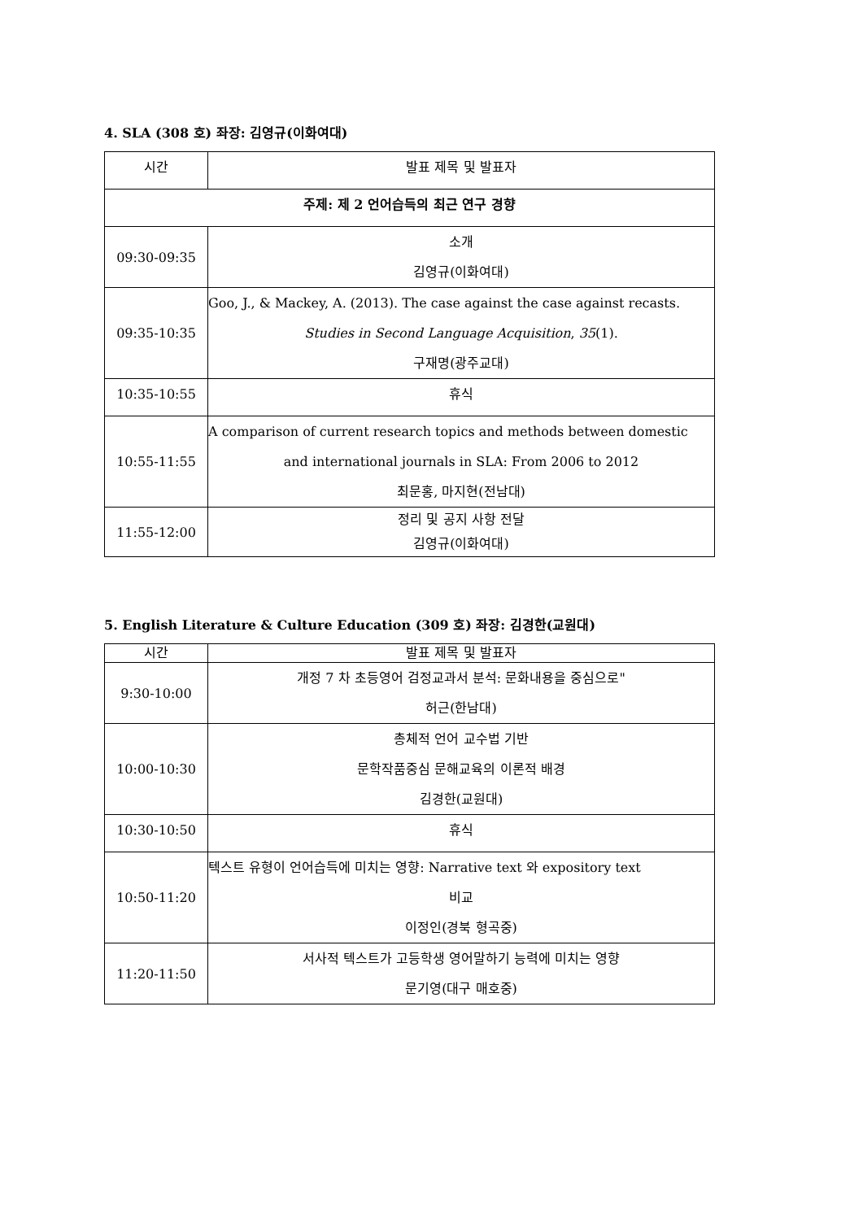4. SLA (308 호) 좌장: 김영규(이화여대)
| 시간 | 발표 제목 및 발표자 |
| 주제: 제 2 언어습득의 최근 연구 경향 | |
| 09:30-09:35 | 소개 김영규(이화여대) |
| 09:35-10:35 | Goo, J., & Mackey, A. (2013). The case against the case against recasts. Studies in Second Language Acquisition , 35 (1). 구재명(광주교대) |
| 10:35-10:55 | 휴식 |
| 10:55-11:55 | A comparison of current research topics and methods between domestic and international journals in SLA: From 2006 to 2012 최문홍, 마지현(전남대) |
| 11:55-12:00 | 정리 및 공지 사항 전달 김영규(이화여대) |
5. English Literature & Culture Education (309 호) 좌장: 김경한(교원대)
| 시간 | 발표 제목 및 발표자 |
| 9:30-10:00 | 개정 7 차 초등영어 검정교과서 분석: 문화내용을 중심으로" 허근(한남대) |
| 10:00-10:30 | 총체적 언어 교수법 기반 문학작품중심 문해교육의 이론적 배경 김경한(교원대) |
| 10:30-10:50 | 휴식 |
| 10:50-11:20 | 텍스트 유형이 언어습득에 미치는 영향: Narrative text 와 expository text 비교 이정인(경북 형곡중) |
| 11:20-11:50 | 서사적 텍스트가 고등학생 영어말하기 능력에 미치는 영향 문기영(대구 매호중) |